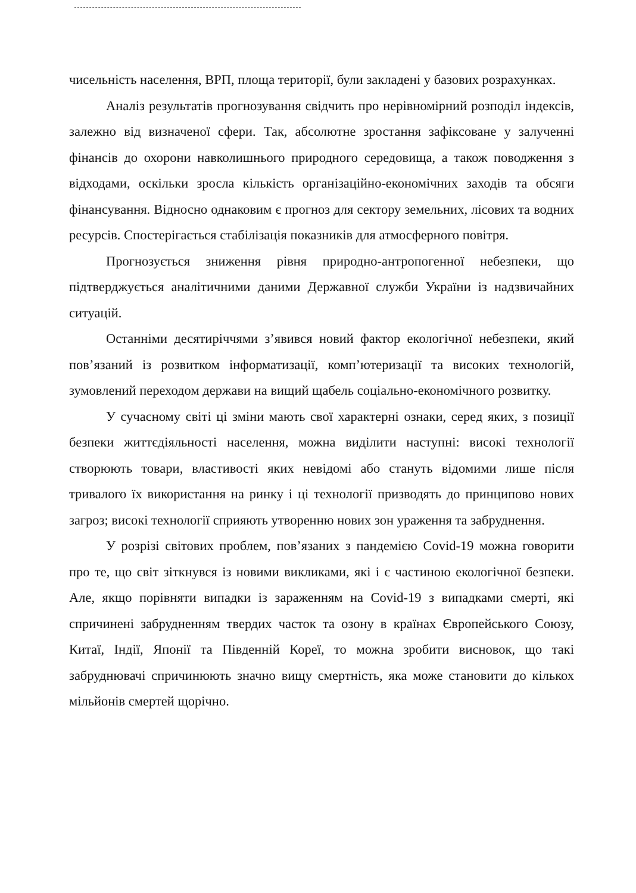чисельність населення, ВРП, площа території, були закладені у базових розрахунках.
Аналіз результатів прогнозування свідчить про нерівномірний розподіл індексів, залежно від визначеної сфери. Так, абсолютне зростання зафіксоване у залученні фінансів до охорони навколишнього природного середовища, а також поводження з відходами, оскільки зросла кількість організаційно-економічних заходів та обсяги фінансування. Відносно однаковим є прогноз для сектору земельних, лісових та водних ресурсів. Спостерігається стабілізація показників для атмосферного повітря.
Прогнозується зниження рівня природно-антропогенної небезпеки, що підтверджується аналітичними даними Державної служби України із надзвичайних ситуацій.
Останніми десятиріччями з’явився новий фактор екологічної небезпеки, який пов’язаний із розвитком інформатизації, комп’ютеризації та високих технологій, зумовлений переходом держави на вищий щабель соціально-економічного розвитку.
У сучасному світі ці зміни мають свої характерні ознаки, серед яких, з позиції безпеки життєдіяльності населення, можна виділити наступні: високі технології створюють товари, властивості яких невідомі або стануть відомими лише після тривалого їх використання на ринку і ці технології призводять до принципово нових загроз; високі технології сприяють утворенню нових зон ураження та забруднення.
У розрізі світових проблем, пов’язаних з пандемією Covid-19 можна говорити про те, що світ зіткнувся із новими викликами, які і є частиною екологічної безпеки. Але, якщо порівняти випадки із зараженням на Covid-19 з випадками смерті, які спричинені забрудненням твердих часток та озону в країнах Європейського Союзу, Китаї, Індії, Японії та Південній Кореї, то можна зробити висновок, що такі забруднювачі спричинюють значно вищу смертність, яка може становити до кількох мільйонів смертей щорічно.